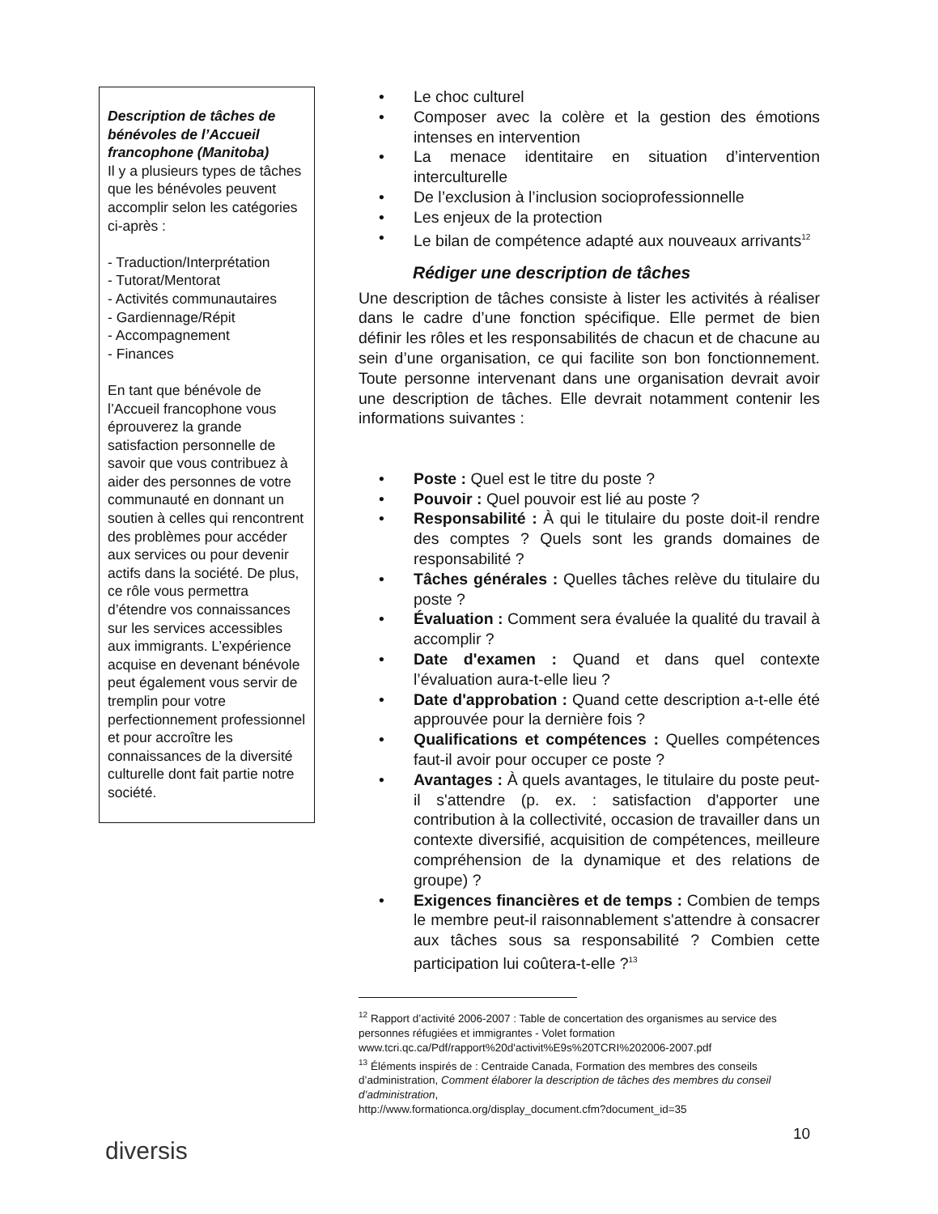Description de tâches de bénévoles de l’Accueil francophone (Manitoba)
Il y a plusieurs types de tâches que les bénévoles peuvent accomplir selon les catégories ci-après :
- Traduction/Interprétation
- Tutorat/Mentorat
- Activités communautaires
- Gardiennage/Répit
- Accompagnement
- Finances
En tant que bénévole de l’Accueil francophone vous éprouverez la grande satisfaction personnelle de savoir que vous contribuez à aider des personnes de votre communauté en donnant un soutien à celles qui rencontrent des problèmes pour accéder aux services ou pour devenir actifs dans la société. De plus, ce rôle vous permettra d’étendre vos connaissances sur les services accessibles aux immigrants. L’expérience acquise en devenant bénévole peut également vous servir de tremplin pour votre perfectionnement professionnel et pour accroître les connaissances de la diversité culturelle dont fait partie notre société.
• Le choc culturel
• Composer avec la colère et la gestion des émotions intenses en intervention
• La menace identitaire en situation d’intervention interculturelle
• De l’exclusion à l’inclusion socioprofessionnelle
• Les enjeux de la protection
• Le bilan de compétence adapté aux nouveaux arrivants<sup>12</sup>
Rédiger une description de tâches
Une description de tâches consiste à lister les activités à réaliser dans le cadre d’une fonction spécifique. Elle permet de bien définir les rôles et les responsabilités de chacun et de chacune au sein d’une organisation, ce qui facilite son bon fonctionnement. Toute personne intervenant dans une organisation devrait avoir une description de tâches. Elle devrait notamment contenir les informations suivantes :
• Poste : Quel est le titre du poste ?
• Pouvoir : Quel pouvoir est lié au poste ?
• Responsabilité : À qui le titulaire du poste doit-il rendre des comptes ? Quels sont les grands domaines de responsabilité ?
• Tâches générales : Quelles tâches relève du titulaire du poste ?
• Évaluation : Comment sera évaluée la qualité du travail à accomplir ?
• Date d'examen : Quand et dans quel contexte l’évaluation aura-t-elle lieu ?
• Date d'approbation : Quand cette description a-t-elle été approuvée pour la dernière fois ?
• Qualifications et compétences : Quelles compétences faut-il avoir pour occuper ce poste ?
• Avantages : À quels avantages, le titulaire du poste peut-il s'attendre (p. ex. : satisfaction d'apporter une contribution à la collectivité, occasion de travailler dans un contexte diversifié, acquisition de compétences, meilleure compréhension de la dynamique et des relations de groupe) ?
• Exigences financières et de temps : Combien de temps le membre peut-il raisonnablement s'attendre à consacrer aux tâches sous sa responsabilité ? Combien cette participation lui coûtera-t-elle ?<sup>13</sup>
<sup>12</sup> Rapport d’activité 2006-2007 : Table de concertation des organismes au service des personnes réfugiées et immigrantes - Volet formation www.tcri.qc.ca/Pdf/rapport%20d'activit%E9s%20TCRI%202006-2007.pdf
<sup>13</sup> Éléments inspirés de : Centraide Canada, Formation des membres des conseils d’administration, Comment élaborer la description de tâches des membres du conseil d’administration,
http://www.formationca.org/display_document.cfm?document_id=35
diversis
10